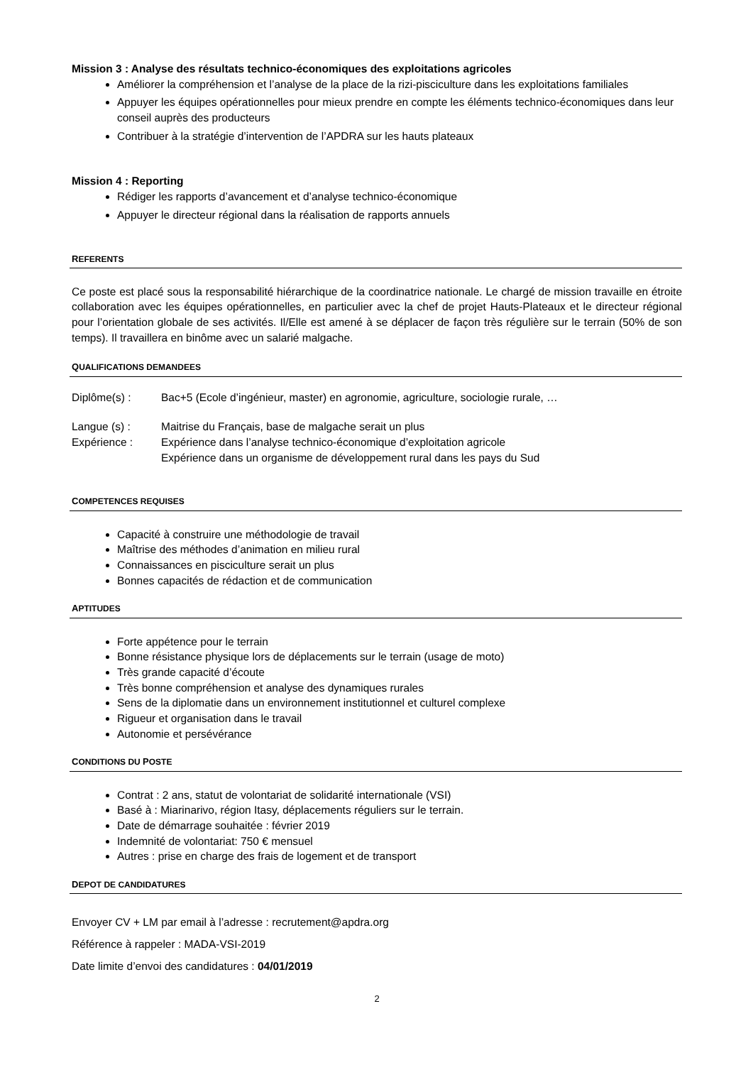Mission 3 : Analyse des résultats technico-économiques des exploitations agricoles
Améliorer la compréhension et l’analyse de la place de la rizi-pisciculture dans les exploitations familiales
Appuyer les équipes opérationnelles pour mieux prendre en compte les éléments technico-économiques dans leur conseil auprès des producteurs
Contribuer à la stratégie d’intervention de l’APDRA sur les hauts plateaux
Mission 4 : Reporting
Rédiger les rapports d’avancement et d’analyse technico-économique
Appuyer le directeur régional dans la réalisation de rapports annuels
REFERENTS
Ce poste est placé sous la responsabilité hiérarchique de la coordinatrice nationale. Le chargé de mission travaille en étroite collaboration avec les équipes opérationnelles, en particulier avec la chef de projet Hauts-Plateaux et le directeur régional pour l’orientation globale de ses activités. Il/Elle est amené à se déplacer de façon très régulière sur le terrain (50% de son temps). Il travaillera en binôme avec un salarié malgache.
QUALIFICATIONS DEMANDEES
Diplôme(s) : Bac+5 (Ecole d’ingénieur, master) en agronomie, agriculture, sociologie rurale, …
Langue (s) : Maitrise du Français, base de malgache serait un plus
Expérience : Expérience dans l’analyse technico-économique d’exploitation agricole
Expérience dans un organisme de développement rural dans les pays du Sud
COMPETENCES REQUISES
Capacité à construire une méthodologie de travail
Maîtrise des méthodes d’animation en milieu rural
Connaissances en pisciculture serait un plus
Bonnes capacités de rédaction et de communication
APTITUDES
Forte appétence pour le terrain
Bonne résistance physique lors de déplacements sur le terrain (usage de moto)
Très grande capacité d’écoute
Très bonne compréhension et analyse des dynamiques rurales
Sens de la diplomatie dans un environnement institutionnel et culturel complexe
Rigueur et organisation dans le travail
Autonomie et persévérance
CONDITIONS DU POSTE
Contrat : 2 ans, statut de volontariat de solidarité internationale (VSI)
Basé à : Miarinarivo, région Itasy, déplacements réguliers sur le terrain.
Date de démarrage souhaitée : février 2019
Indemnité de volontariat: 750 € mensuel
Autres : prise en charge des frais de logement et de transport
DEPOT DE CANDIDATURES
Envoyer CV + LM par email à l’adresse : recrutement@apdra.org
Référence à rappeler : MADA-VSI-2019
Date limite d’envoi des candidatures : 04/01/2019
2